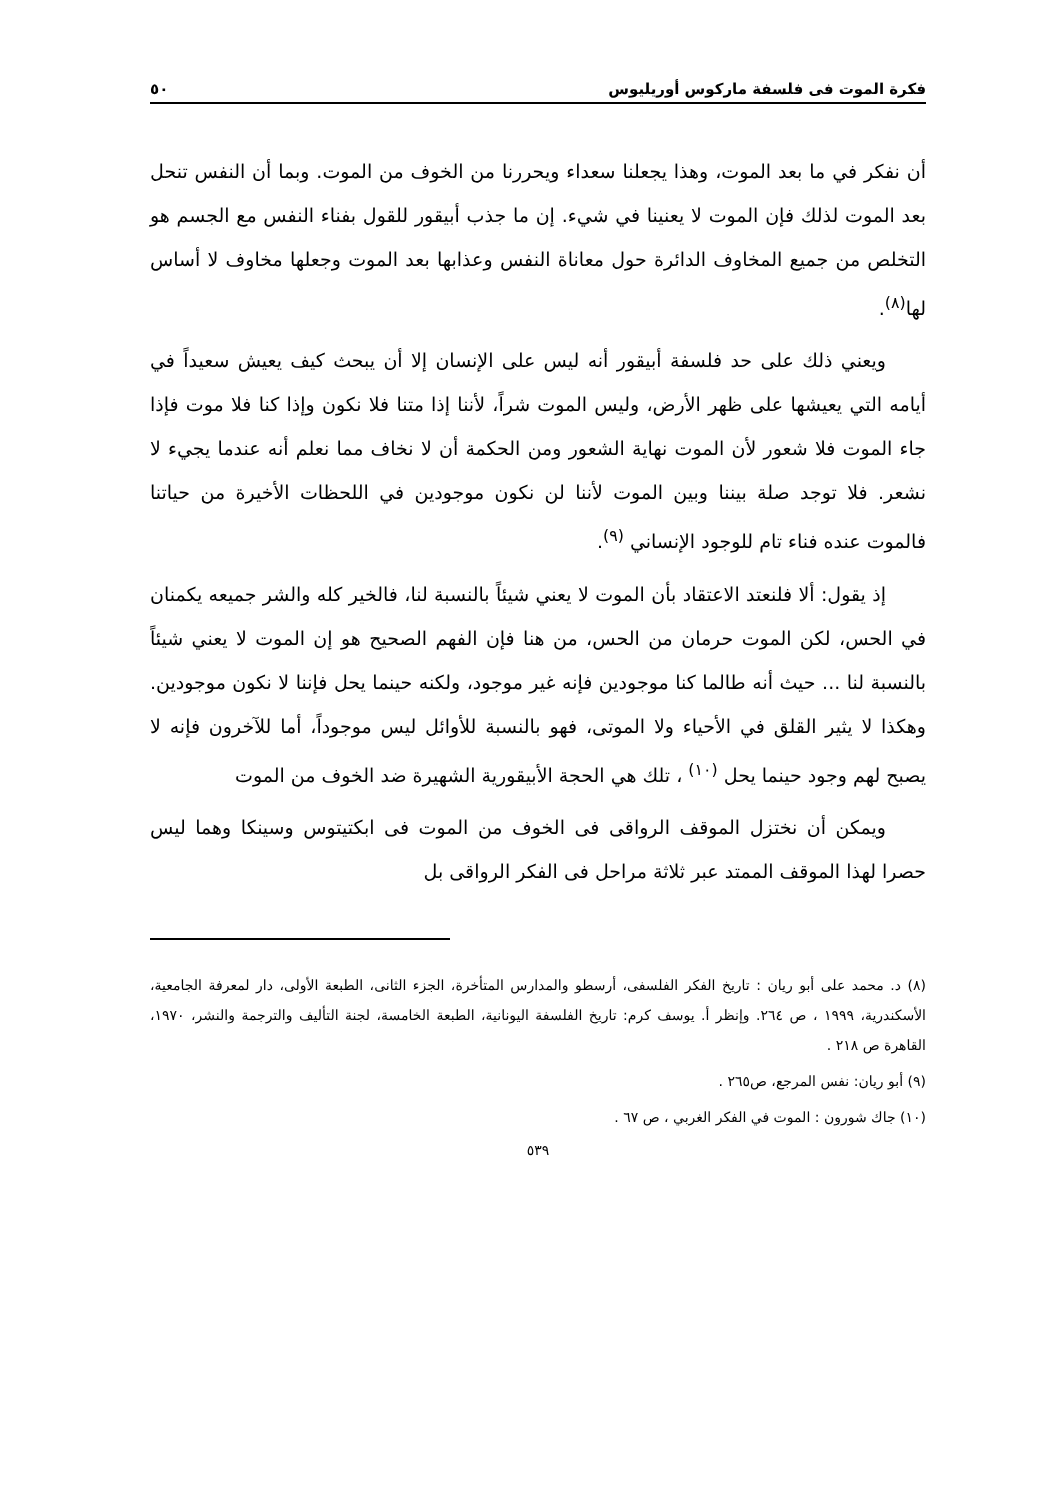فكرة الموت فى فلسفة ماركوس أوريليوس ٥٠
أن نفكر في ما بعد الموت، وهذا يجعلنا سعداء ويحررنا من الخوف من الموت. وبما أن النفس تنحل بعد الموت لذلك فإن الموت لا يعنينا في شيء. إن ما جذب أبيقور للقول بفناء النفس مع الجسم هو التخلص من جميع المخاوف الدائرة حول معاناة النفس وعذابها بعد الموت وجعلها مخاوف لا أساس لها<sup>(٨)</sup>.
ويعني ذلك على حد فلسفة أبيقور أنه ليس على الإنسان إلا أن يبحث كيف يعيش سعيداً في أيامه التي يعيشها على ظهر الأرض، وليس الموت شراً، لأننا إذا متنا فلا نكون وإذا كنا فلا موت فإذا جاء الموت فلا شعور لأن الموت نهاية الشعور ومن الحكمة أن لا نخاف مما نعلم أنه عندما يجيء لا نشعر. فلا توجد صلة بيننا وبين الموت لأننا لن نكون موجودين في اللحظات الأخيرة من حياتنا فالموت عنده فناء تام للوجود الإنساني <sup>(٩)</sup>.
إذ يقول: ألا فلنعتد الاعتقاد بأن الموت لا يعني شيئاً بالنسبة لنا، فالخير كله والشر جميعه يكمنان في الحس، لكن الموت حرمان من الحس، من هنا فإن الفهم الصحيح هو إن الموت لا يعني شيئاً بالنسبة لنا ... حيث أنه طالما كنا موجودين فإنه غير موجود، ولكنه حينما يحل فإننا لا نكون موجودين. وهكذا لا يثير القلق في الأحياء ولا الموتى، فهو بالنسبة للأوائل ليس موجوداً، أما للآخرون فإنه لا يصبح لهم وجود حينما يحل <sup>(١٠)</sup> ، تلك هي الحجة الأبيقورية الشهيرة ضد الخوف من الموت
ويمكن أن نختزل الموقف الرواقى فى الخوف من الموت فى ابكتيتوس وسينكا وهما ليس حصرا لهذا الموقف الممتد عبر ثلاثة مراحل فى الفكر الرواقى بل
(٨) د. محمد على أبو ريان : تاريخ الفكر الفلسفى، أرسطو والمدارس المتأخرة، الجزء الثانى، الطبعة الأولى، دار لمعرفة الجامعية، الأسكندرية، ١٩٩٩ ، ص ٢٦٤. وإنظر أ. يوسف كرم: تاريخ الفلسفة اليونانية، الطبعة الخامسة، لجنة التأليف والترجمة والنشر، ١٩٧٠، القاهرة ص ٢١٨ .
(٩) أبو ريان: نفس المرجع، ص٢٦٥ .
(١٠) جاك شورون : الموت في الفكر الغربي ، ص ٦٧ .
٥٣٩